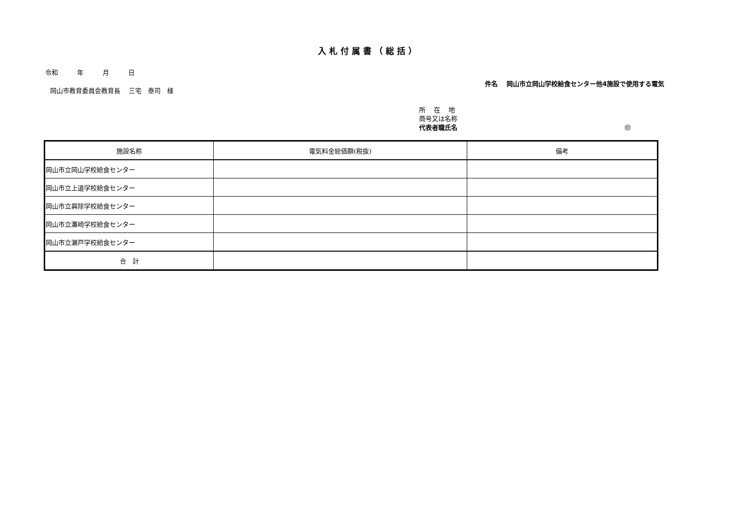入札付属書（総括）
令和　　　年　　　月　　　日
岡山市教育委員会教育長　 三宅　泰司　様
件名　 岡山市立岡山学校給食センター他4施設で使用する電気
所　 在　 地
商号又は名称
代表者職氏名 ㊞
| 施設名称 | 電気料金総価額(税抜) | 備考 |
| --- | --- | --- |
| 岡山市立岡山学校給食センター | | |
| 岡山市立上道学校給食センター | | |
| 岡山市立興除学校給食センター | | |
| 岡山市立灘崎学校給食センター | | |
| 岡山市立瀬戸学校給食センター | | |
| 合 計 | | |